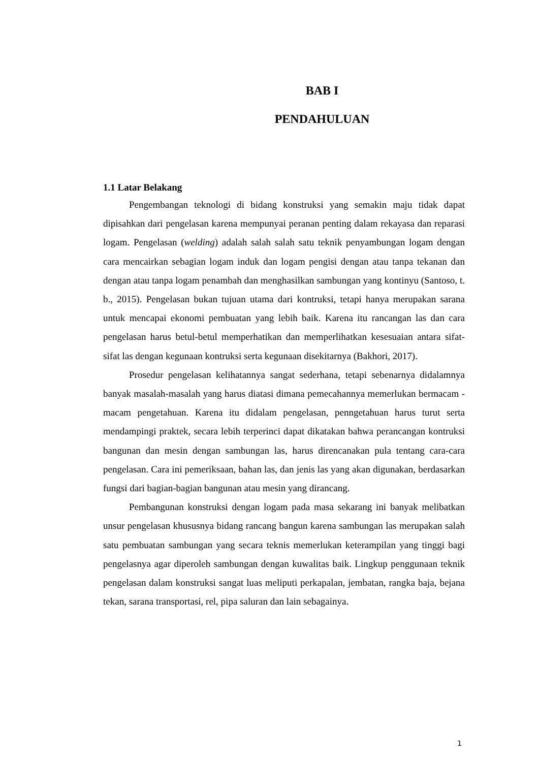BAB I
PENDAHULUAN
1.1 Latar Belakang
Pengembangan teknologi di bidang konstruksi yang semakin maju tidak dapat dipisahkan dari pengelasan karena mempunyai peranan penting dalam rekayasa dan reparasi logam. Pengelasan (welding) adalah salah salah satu teknik penyambungan logam dengan cara mencairkan sebagian logam induk dan logam pengisi dengan atau tanpa tekanan dan dengan atau tanpa logam penambah dan menghasilkan sambungan yang kontinyu (Santoso, t. b., 2015). Pengelasan bukan tujuan utama dari kontruksi, tetapi hanya merupakan sarana untuk mencapai ekonomi pembuatan yang lebih baik. Karena itu rancangan las dan cara pengelasan harus betul-betul memperhatikan dan memperlihatkan kesesuaian antara sifat-sifat las dengan kegunaan kontruksi serta kegunaan disekitarnya (Bakhori, 2017).
Prosedur pengelasan kelihatannya sangat sederhana, tetapi sebenarnya didalamnya banyak masalah-masalah yang harus diatasi dimana pemecahannya memerlukan bermacam - macam pengetahuan. Karena itu didalam pengelasan, penngetahuan harus turut serta mendampingi praktek, secara lebih terperinci dapat dikatakan bahwa perancangan kontruksi bangunan dan mesin dengan sambungan las, harus direncanakan pula tentang cara-cara pengelasan. Cara ini pemeriksaan, bahan las, dan jenis las yang akan digunakan, berdasarkan fungsi dari bagian-bagian bangunan atau mesin yang dirancang.
Pembangunan konstruksi dengan logam pada masa sekarang ini banyak melibatkan unsur pengelasan khususnya bidang rancang bangun karena sambungan las merupakan salah satu pembuatan sambungan yang secara teknis memerlukan keterampilan yang tinggi bagi pengelasnya agar diperoleh sambungan dengan kuwalitas baik. Lingkup penggunaan teknik pengelasan dalam konstruksi sangat luas meliputi perkapalan, jembatan, rangka baja, bejana tekan, sarana transportasi, rel, pipa saluran dan lain sebagainya.
1